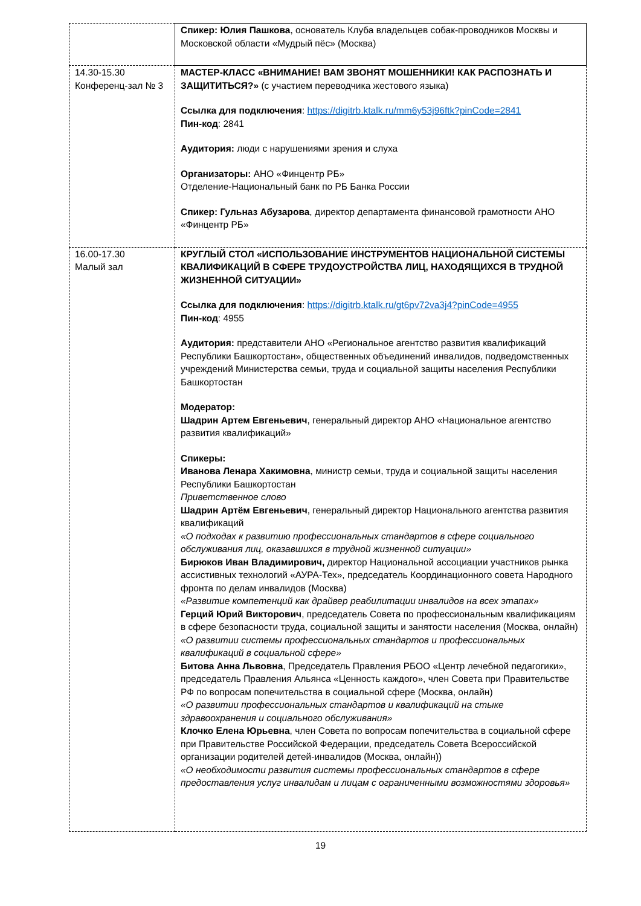| | Спикер: Юлия Пашкова , основатель Клуба владельцев собак-проводников Москвы и Московской области «Мудрый пёс» (Москва) |
| 14.30-15.30 Конференц-зал № 3 | МАСТЕР-КЛАСС «ВНИМАНИЕ! ВАМ ЗВОНЯТ МОШЕННИКИ! КАК РАСПОЗНАТЬ И ЗАЩИТИТЬСЯ?» (с участием переводчика жестового языка) Ссылка для подключения : https://digitrb.ktalk.ru/mm6y53j96ftk?pinCode=2841 Пин-код : 2841 Аудитория: люди с нарушениями зрения и слуха Организаторы: АНО «Финцентр РБ» Отделение-Национальный банк по РБ Банка России Спикер: Гульназ Абузарова , директор департамента финансовой грамотности АНО «Финцентр РБ» |
| 16.00-17.30 Малый зал | КРУГЛЫЙ СТОЛ «ИСПОЛЬЗОВАНИЕ ИНСТРУМЕНТОВ НАЦИОНАЛЬНОЙ СИСТЕМЫ КВАЛИФИКАЦИЙ В СФЕРЕ ТРУДОУСТРОЙСТВА ЛИЦ, НАХОДЯЩИХСЯ В ТРУДНОЙ ЖИЗНЕННОЙ СИТУАЦИИ» Ссылка для подключения : https://digitrb.ktalk.ru/gt6pv72va3j4?pinCode=4955 Пин-код : 4955 Аудитория: представители АНО «Региональное агентство развития квалификаций Республики Башкортостан», общественных объединений инвалидов, подведомственных учреждений Министерства семьи, труда и социальной защиты населения Республики Башкортостан Модератор: Шадрин Артем Евгеньевич , генеральный директор АНО «Национальное агентство развития квалификаций» Спикеры: Иванова Ленара Хакимовна , министр семьи, труда и социальной защиты населения Республики Башкортостан Приветственное слово Шадрин Артём Евгеньевич , генеральный директор Национального агентства развития квалификаций «О подходах к развитию профессиональных стандартов в сфере социального обслуживания лиц, оказавшихся в трудной жизненной ситуации» Бирюков Иван Владимирович, директор Национальной ассоциации участников рынка ассистивных технологий «АУРА-Тех», председатель Координационного совета Народного фронта по делам инвалидов (Москва) «Развитие компетенций как драйвер реабилитации инвалидов на всех этапах» Герций Юрий Викторович , председатель Совета по профессиональным квалификациям в сфере безопасности труда, социальной защиты и занятости населения (Москва, онлайн) «О развитии системы профессиональных стандартов и профессиональных квалификаций в социальной сфере» Битова Анна Львовна , Председатель Правления РБОО «Центр лечебной педагогики», председатель Правления Альянса «Ценность каждого», член Совета при Правительстве РФ по вопросам попечительства в социальной сфере (Москва, онлайн) «О развитии профессиональных стандартов и квалификаций на стыке здравоохранения и социального обслуживания» Клочко Елена Юрьевна , член Совета по вопросам попечительства в социальной сфере при Правительстве Российской Федерации, председатель Совета Всероссийской организации родителей детей-инвалидов (Москва, онлайн)) «О необходимости развития системы профессиональных стандартов в сфере предоставления услуг инвалидам и лицам с ограниченными возможностями здоровья» |
19